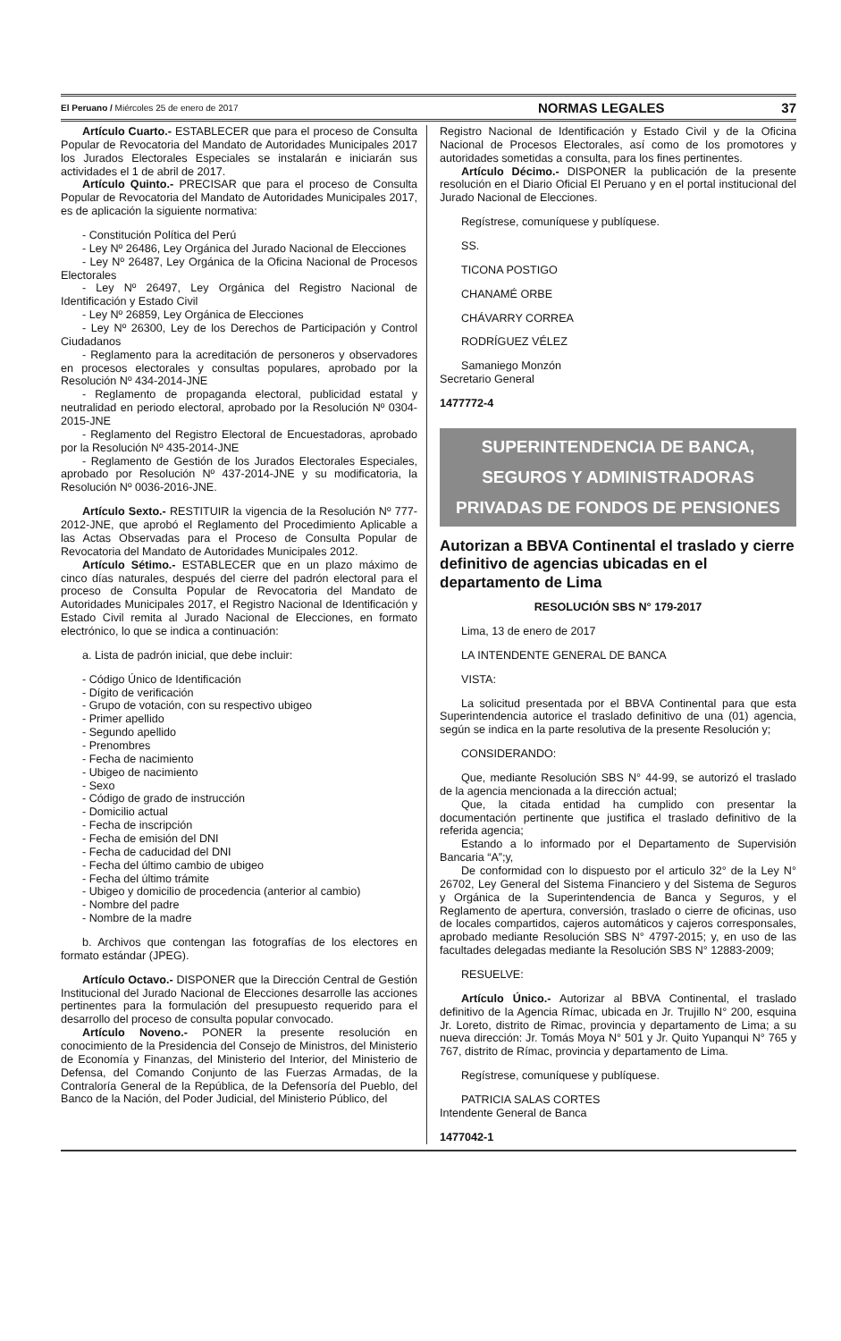El Peruano / Miércoles 25 de enero de 2017
NORMAS LEGALES 37
Artículo Cuarto.- ESTABLECER que para el proceso de Consulta Popular de Revocatoria del Mandato de Autoridades Municipales 2017 los Jurados Electorales Especiales se instalarán e iniciarán sus actividades el 1 de abril de 2017.
Artículo Quinto.- PRECISAR que para el proceso de Consulta Popular de Revocatoria del Mandato de Autoridades Municipales 2017, es de aplicación la siguiente normativa:
- Constitución Política del Perú
- Ley Nº 26486, Ley Orgánica del Jurado Nacional de Elecciones
- Ley Nº 26487, Ley Orgánica de la Oficina Nacional de Procesos Electorales
- Ley Nº 26497, Ley Orgánica del Registro Nacional de Identificación y Estado Civil
- Ley Nº 26859, Ley Orgánica de Elecciones
- Ley Nº 26300, Ley de los Derechos de Participación y Control Ciudadanos
- Reglamento para la acreditación de personeros y observadores en procesos electorales y consultas populares, aprobado por la Resolución Nº 434-2014-JNE
- Reglamento de propaganda electoral, publicidad estatal y neutralidad en periodo electoral, aprobado por la Resolución Nº 0304-2015-JNE
- Reglamento del Registro Electoral de Encuestadoras, aprobado por la Resolución Nº 435-2014-JNE
- Reglamento de Gestión de los Jurados Electorales Especiales, aprobado por Resolución Nº 437-2014-JNE y su modificatoria, la Resolución Nº 0036-2016-JNE.
Artículo Sexto.- RESTITUIR la vigencia de la Resolución Nº 777-2012-JNE, que aprobó el Reglamento del Procedimiento Aplicable a las Actas Observadas para el Proceso de Consulta Popular de Revocatoria del Mandato de Autoridades Municipales 2012.
Artículo Sétimo.- ESTABLECER que en un plazo máximo de cinco días naturales, después del cierre del padrón electoral para el proceso de Consulta Popular de Revocatoria del Mandato de Autoridades Municipales 2017, el Registro Nacional de Identificación y Estado Civil remita al Jurado Nacional de Elecciones, en formato electrónico, lo que se indica a continuación:
a. Lista de padrón inicial, que debe incluir:
- Código Único de Identificación
- Dígito de verificación
- Grupo de votación, con su respectivo ubigeo
- Primer apellido
- Segundo apellido
- Prenombres
- Fecha de nacimiento
- Ubigeo de nacimiento
- Sexo
- Código de grado de instrucción
- Domicilio actual
- Fecha de inscripción
- Fecha de emisión del DNI
- Fecha de caducidad del DNI
- Fecha del último cambio de ubigeo
- Fecha del último trámite
- Ubigeo y domicilio de procedencia (anterior al cambio)
- Nombre del padre
- Nombre de la madre
b. Archivos que contengan las fotografías de los electores en formato estándar (JPEG).
Artículo Octavo.- DISPONER que la Dirección Central de Gestión Institucional del Jurado Nacional de Elecciones desarrolle las acciones pertinentes para la formulación del presupuesto requerido para el desarrollo del proceso de consulta popular convocado.
Artículo Noveno.- PONER la presente resolución en conocimiento de la Presidencia del Consejo de Ministros, del Ministerio de Economía y Finanzas, del Ministerio del Interior, del Ministerio de Defensa, del Comando Conjunto de las Fuerzas Armadas, de la Contraloría General de la República, de la Defensoría del Pueblo, del Banco de la Nación, del Poder Judicial, del Ministerio Público, del
Registro Nacional de Identificación y Estado Civil y de la Oficina Nacional de Procesos Electorales, así como de los promotores y autoridades sometidas a consulta, para los fines pertinentes.
Artículo Décimo.- DISPONER la publicación de la presente resolución en el Diario Oficial El Peruano y en el portal institucional del Jurado Nacional de Elecciones.
Regístrese, comuníquese y publíquese.
SS.
TICONA POSTIGO
CHANAMÉ ORBE
CHÁVARRY CORREA
RODRÍGUEZ VÉLEZ
Samaniego Monzón
Secretario General
1477772-4
SUPERINTENDENCIA DE BANCA,
SEGUROS Y ADMINISTRADORAS
PRIVADAS DE FONDOS DE PENSIONES
Autorizan a BBVA Continental el traslado y cierre definitivo de agencias ubicadas en el departamento de Lima
RESOLUCIÓN SBS N° 179-2017
Lima, 13 de enero de 2017
LA INTENDENTE GENERAL DE BANCA
VISTA:
La solicitud presentada por el BBVA Continental para que esta Superintendencia autorice el traslado definitivo de una (01) agencia, según se indica en la parte resolutiva de la presente Resolución y;
CONSIDERANDO:
Que, mediante Resolución SBS N° 44-99, se autorizó el traslado de la agencia mencionada a la dirección actual;
Que, la citada entidad ha cumplido con presentar la documentación pertinente que justifica el traslado definitivo de la referida agencia;
Estando a lo informado por el Departamento de Supervisión Bancaria “A”;y,
De conformidad con lo dispuesto por el articulo 32° de la Ley N° 26702, Ley General del Sistema Financiero y del Sistema de Seguros y Orgánica de la Superintendencia de Banca y Seguros, y el Reglamento de apertura, conversión, traslado o cierre de oficinas, uso de locales compartidos, cajeros automáticos y cajeros corresponsales, aprobado mediante Resolución SBS N° 4797-2015; y, en uso de las facultades delegadas mediante la Resolución SBS N° 12883-2009;
RESUELVE:
Artículo Único.- Autorizar al BBVA Continental, el traslado definitivo de la Agencia Rímac, ubicada en Jr. Trujillo N° 200, esquina Jr. Loreto, distrito de Rimac, provincia y departamento de Lima; a su nueva dirección: Jr. Tomás Moya N° 501 y Jr. Quito Yupanqui N° 765 y 767, distrito de Rímac, provincia y departamento de Lima.
Regístrese, comuníquese y publíquese.
PATRICIA SALAS CORTES
Intendente General de Banca
1477042-1